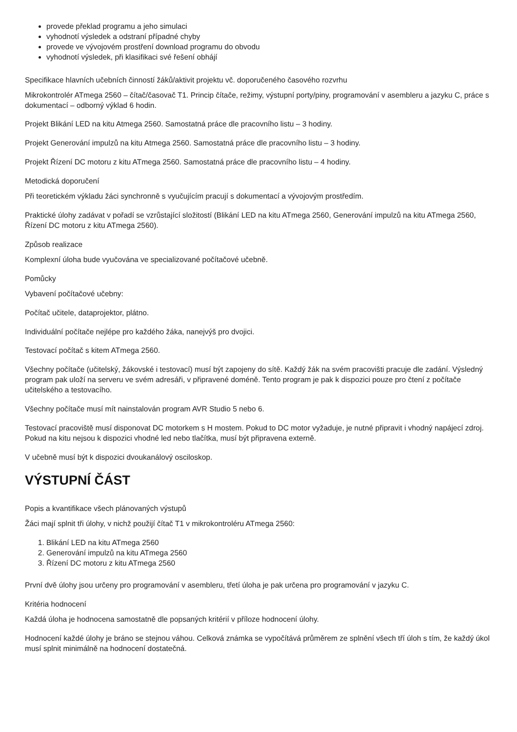provede překlad programu a jeho simulaci
vyhodnotí výsledek a odstraní případné chyby
provede ve vývojovém prostření download programu do obvodu
vyhodnotí výsledek, při klasifikaci své řešení obhájí
Specifikace hlavních učebních činností žáků/aktivit projektu vč. doporučeného časového rozvrhu
Mikrokontrolér ATmega 2560 – čítač/časovač T1. Princip čítače, režimy, výstupní porty/piny, programování v asembleru a jazyku C, práce s dokumentací – odborný výklad 6 hodin.
Projekt Blikání LED na kitu Atmega 2560. Samostatná práce dle pracovního listu – 3 hodiny.
Projekt Generování impulzů na kitu Atmega 2560. Samostatná práce dle pracovního listu – 3 hodiny.
Projekt Řízení DC motoru z kitu ATmega 2560. Samostatná práce dle pracovního listu – 4 hodiny.
Metodická doporučení
Při teoretickém výkladu žáci synchronně s vyučujícím pracují s dokumentací a vývojovým prostředím.
Praktické úlohy zadávat v pořadí se vzrůstající složitostí (Blikání LED na kitu ATmega 2560, Generování impulzů na kitu ATmega 2560, Řízení DC motoru z kitu ATmega 2560).
Způsob realizace
Komplexní úloha bude vyučována ve specializované počítačové učebně.
Pomůcky
Vybavení počítačové učebny:
Počítač učitele, dataprojektor, plátno.
Individuální počítače nejlépe pro každého žáka, nanejvýš pro dvojici.
Testovací počítač s kitem ATmega 2560.
Všechny počítače (učitelský, žákovské i testovací) musí být zapojeny do sítě. Každý žák na svém pracovišti pracuje dle zadání. Výsledný program pak uloží na serveru ve svém adresáři, v připravené doméně. Tento program je pak k dispozici pouze pro čtení z počítače učitelského a testovacího.
Všechny počítače musí mít nainstalován program AVR Studio 5 nebo 6.
Testovací pracoviště musí disponovat DC motorkem s H mostem. Pokud to DC motor vyžaduje, je nutné připravit i vhodný napájecí zdroj. Pokud na kitu nejsou k dispozici vhodné led nebo tlačítka, musí být připravena externě.
V učebně musí být k dispozici dvoukanálový osciloskop.
VÝSTUPNÍ ČÁST
Popis a kvantifikace všech plánovaných výstupů
Žáci mají splnit tři úlohy, v nichž použijí čítač T1 v mikrokontroléru ATmega 2560:
1. Blikání LED na kitu ATmega 2560
2. Generování impulzů na kitu ATmega 2560
3. Řízení DC motoru z kitu ATmega 2560
První dvě úlohy jsou určeny pro programování v asembleru, třetí úloha je pak určena pro programování v jazyku C.
Kritéria hodnocení
Každá úloha je hodnocena samostatně dle popsaných kritérií v příloze hodnocení úlohy.
Hodnocení každé úlohy je bráno se stejnou váhou. Celková známka se vypočítává průměrem ze splnění všech tří úloh s tím, že každý úkol musí splnit minimálně na hodnocení dostatečná.